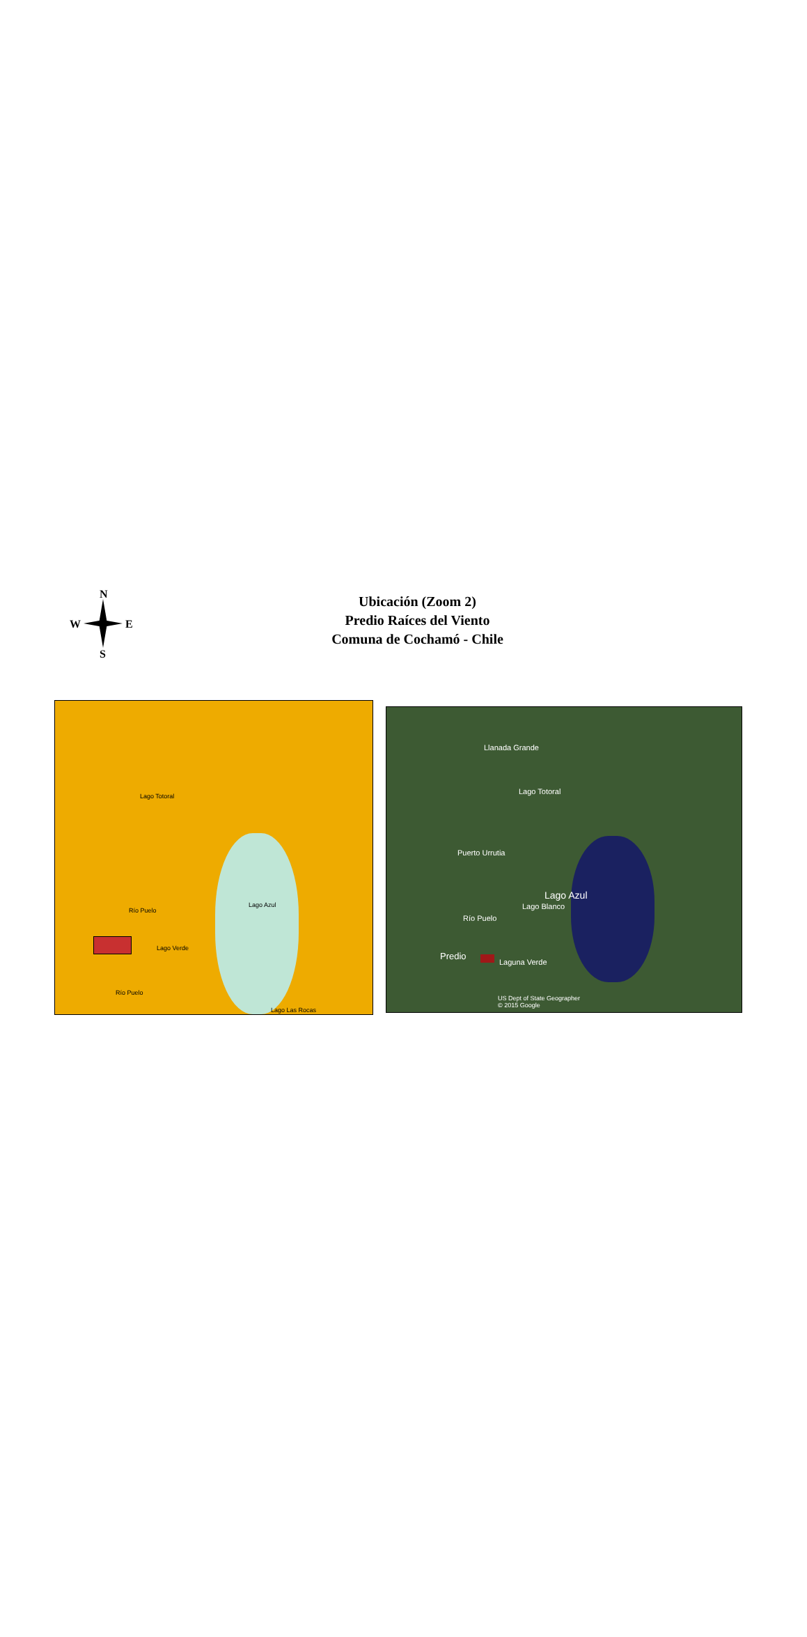N
W E
S
Ubicación (Zoom 2)
Predio Raíces del Viento
Comuna de Cochamó - Chile
Lago Totoral
Río Puelo
Lago Azul
Lago Verde
Río Puelo
Lago Las Rocas
Llanada Grande
Lago Totoral
Puerto Urrutia
Lago Azul
Lago Blanco
Río Puelo
Predio
Laguna Verde
US Dept of State Geographer
© 2015 Google